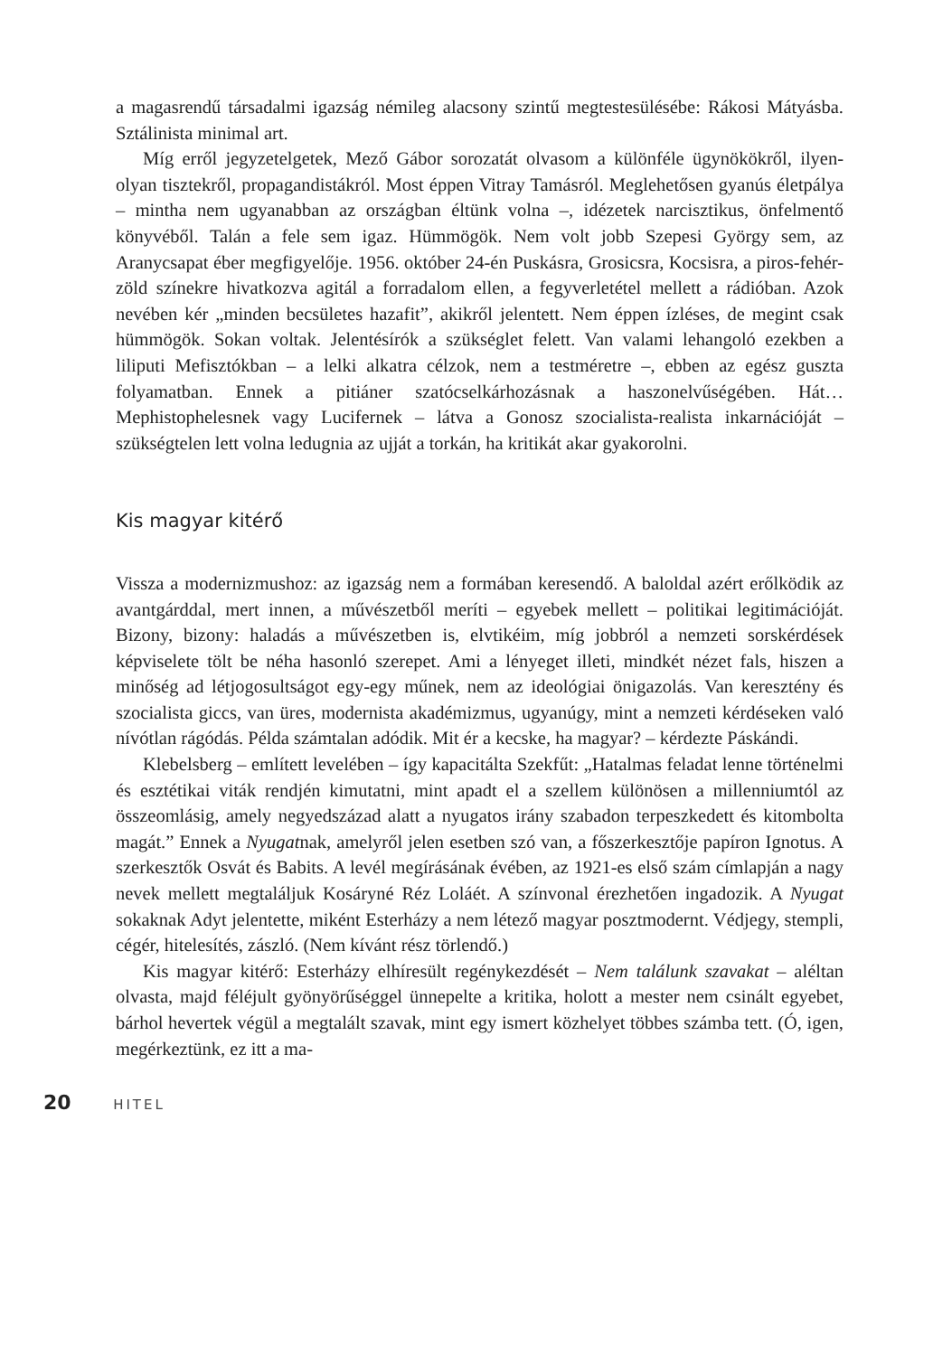a magasrendű társadalmi igazság némileg alacsony szintű megtestesülésébe: Rákosi Mátyásba. Sztálinista minimal art.
Míg erről jegyzetelgetek, Mező Gábor sorozatát olvasom a különféle ügynökökről, ilyen-olyan tisztekről, propagandistákról. Most éppen Vitray Tamásról. Meglehetősen gyanús életpálya – mintha nem ugyanabban az országban éltünk volna –, idézetek narcisztikus, önfelmentő könyvéből. Talán a fele sem igaz. Hümmögök. Nem volt jobb Szepesi György sem, az Aranycsapat éber megfigyelője. 1956. október 24-én Puskásra, Grosicsra, Kocsisra, a piros-fehér-zöld színekre hivatkozva agitál a forradalom ellen, a fegyverletétel mellett a rádióban. Azok nevében kér „minden becsületes hazafit”, akikről jelentett. Nem éppen ízléses, de megint csak hümmögök. Sokan voltak. Jelentésírók a szükséglet felett. Van valami lehangoló ezekben a liliputi Mefisztókban – a lelki alkatra célzok, nem a testméretre –, ebben az egész guszta folyamatban. Ennek a pitiáner szatócselkárhozásnak a haszonelvűségében. Hát… Mephistophelesnek vagy Lucifernek – látva a Gonosz szocialista-realista inkarnációját – szükségtelen lett volna ledugnia az ujját a torkán, ha kritikát akar gyakorolni.
Kis magyar kitérő
Vissza a modernizmushoz: az igazság nem a formában keresendő. A baloldal azért erőlködik az avantgárddal, mert innen, a művészetből meríti – egyebek mellett – politikai legitimációját. Bizony, bizony: haladás a művészetben is, elvtikéim, míg jobbról a nemzeti sorskérdések képviselete tölt be néha hasonló szerepet. Ami a lényeget illeti, mindkét nézet fals, hiszen a minőség ad létjogosultságot egy-egy műnek, nem az ideológiai önigazolás. Van keresztény és szocialista giccs, van üres, modernista akadémizmus, ugyanúgy, mint a nemzeti kérdéseken való nívótlan rágódás. Példa számtalan adódik. Mit ér a kecske, ha magyar? – kérdezte Páskándi.
Klebelsberg – említett levelében – így kapacitálta Szekfűt: „Hatalmas feladat lenne történelmi és esztétikai viták rendjén kimutatni, mint apadt el a szellem különösen a millenniumtól az összeomlásig, amely negyedszázad alatt a nyugatos irány szabadon terpeszkedett és kitombolta magát.” Ennek a Nyugatnak, amelyről jelen esetben szó van, a főszerkesztője papíron Ignotus. A szerkesztők Osvát és Babits. A levél megírásának évében, az 1921-es első szám címlapján a nagy nevek mellett megtaláljuk Kosáryné Réz Loláét. A színvonal érezhetően ingadozik. A Nyugat sokaknak Adyt jelentette, miként Esterházy a nem létező magyar posztmodernt. Védjegy, stempli, cégér, hitelesítés, zászló. (Nem kívánt rész törlendő.)
Kis magyar kitérő: Esterházy elhíresült regénykezdését – Nem találunk szavakat – aléltan olvasta, majd féléjult gyönyörűséggel ünnepelte a kritika, holott a mester nem csinált egyebet, bárhol hevertek végül a megtalált szavak, mint egy ismert közhelyet többes számba tett. (Ó, igen, megérkeztünk, ez itt a ma-
20 HITEL